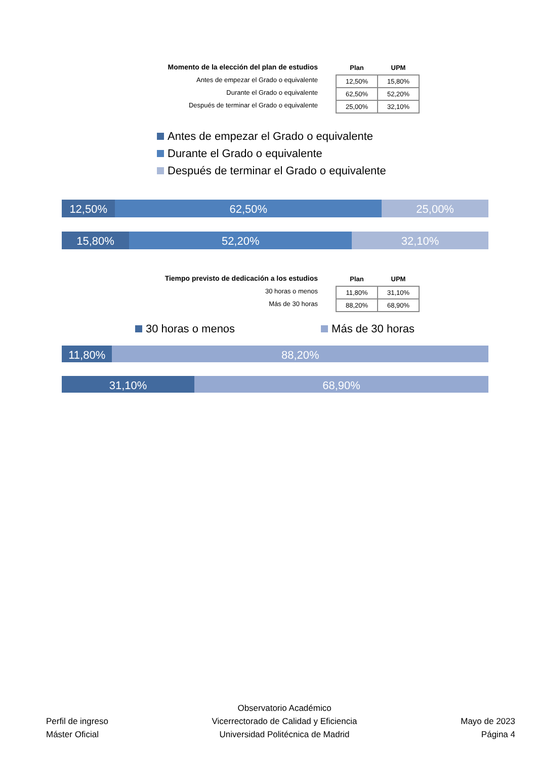Momento de la elección del plan de estudios
Antes de empezar el Grado o equivalente
Durante el Grado o equivalente
Después de terminar el Grado o equivalente
| Plan | UPM |
| --- | --- |
| 12,50% | 15,80% |
| 62,50% | 52,20% |
| 25,00% | 32,10% |
Antes de empezar el Grado o equivalente
Durante el Grado o equivalente
Después de terminar el Grado o equivalente
12,50% 62,50% 25,00%
15,80% 52,20% 32,10%
Tiempo previsto de dedicación a los estudios
30 horas o menos
Más de 30 horas
| Plan | UPM |
| --- | --- |
| 11,80% | 31,10% |
| 88,20% | 68,90% |
30 horas o menos Más de 30 horas
11,80% 88,20%
31,10% 68,90%
Perfil de ingreso
Máster Oficial
Observatorio Académico
Vicerrectorado de Calidad y Eficiencia
Universidad Politécnica de Madrid
Mayo de 2023
Página 4